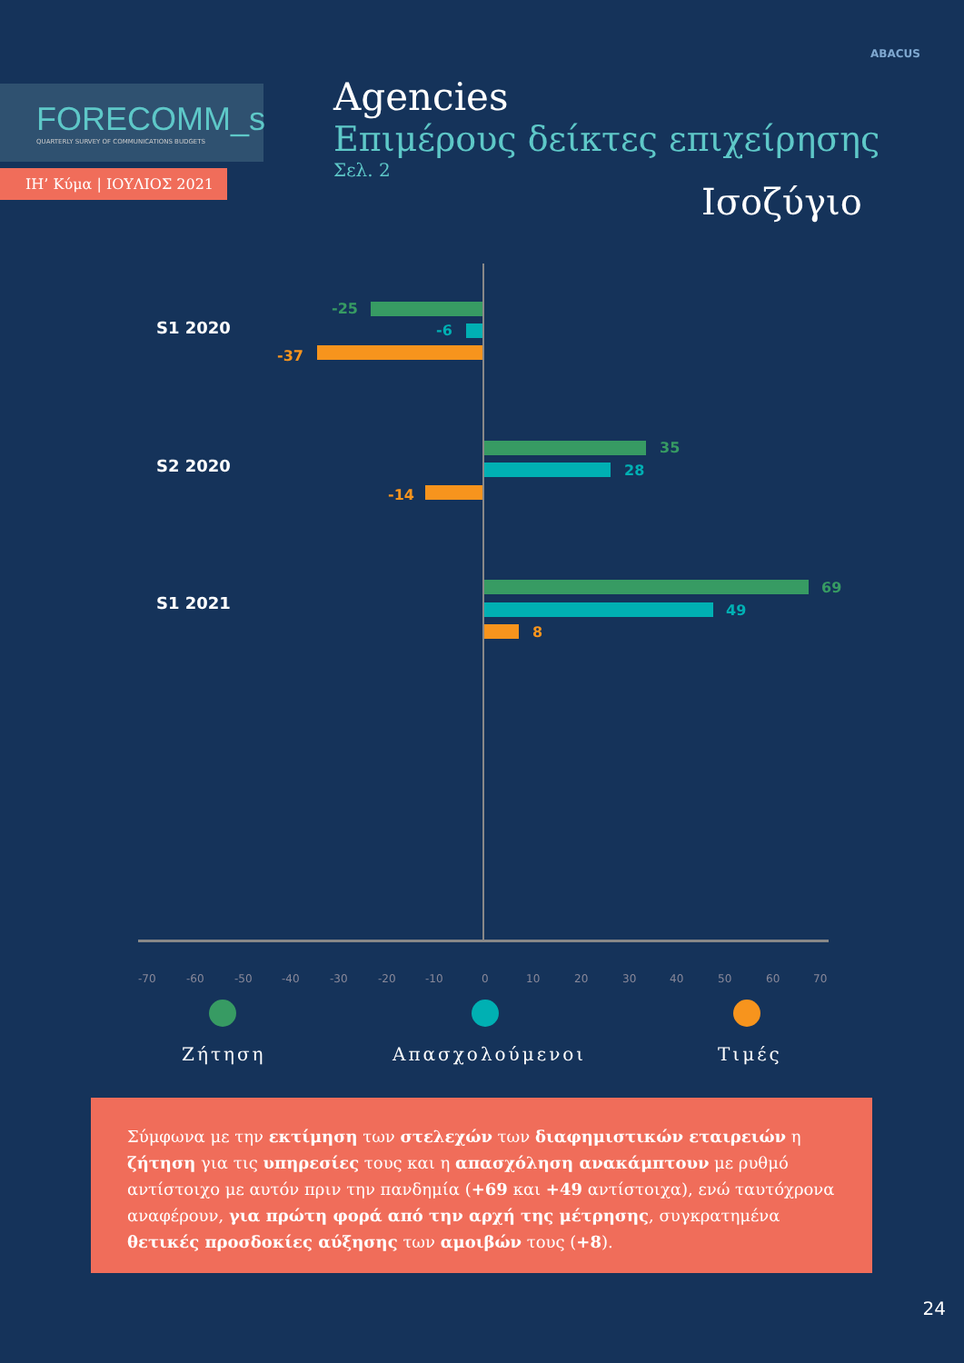FORECOMM_s
QUARTERLY SURVEY OF COMMUNICATIONS BUDGETS
ΙΗ’ Κύμα | ΙΟΥΛΙΟΣ 2021
ABACUS
Agencies
Επιμέρους δείκτες επιχείρησης
Σελ. 2
Ισοζύγιο
S1 2020
-25
-6
-37
S2 2020
35
28
-14
S1 2021
69
49
8
-70 -60 -50 -40 -30 -20 -10 0 10 20 30 40 50 60 70
Ζήτηση Απασχολούμενοι Τιμές
Σύμφωνα με την εκτίμηση των στελεχών των διαφημιστικών εταιρειών η ζήτηση για τις υπηρεσίες τους και η απασχόληση ανακάμπτουν με ρυθμό αντίστοιχο με αυτόν πριν την πανδημία (+69 και +49 αντίστοιχα), ενώ ταυτόχρονα αναφέρουν, για πρώτη φορά από την αρχή της μέτρησης, συγκρατημένα θετικές προσδοκίες αύξησης των αμοιβών τους (+8).
24